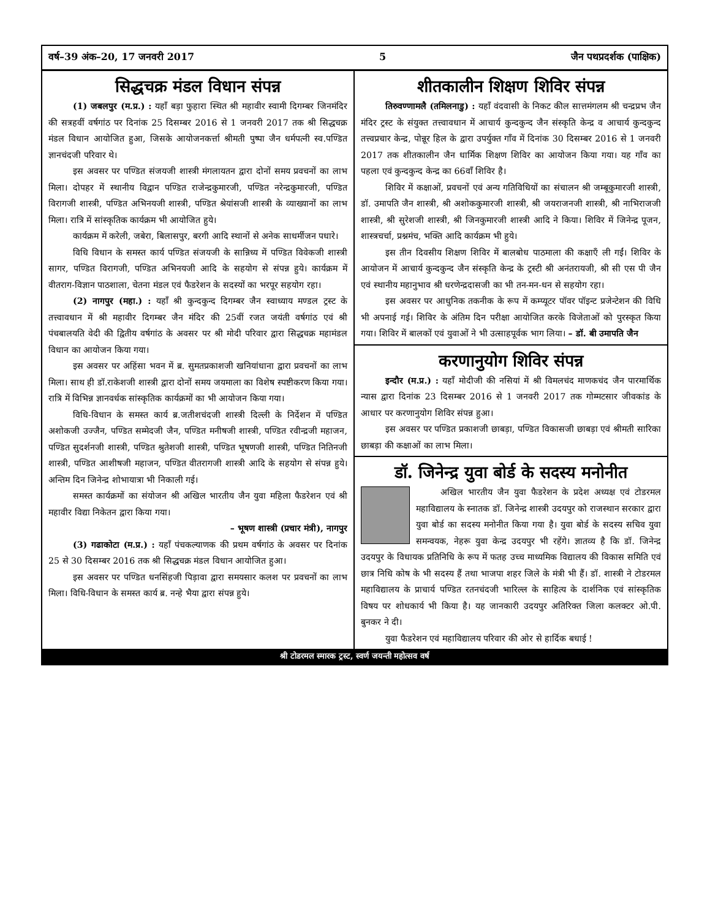वर्ष–39 अंक–20, 17 जनवरी 2017 5 जैन पथप्रदर्शक (पाक्षिक)
सिद्धचक्र मंडल विधान संपन्न
(1) जबलपुर (म.प्र.) : यहाँ बड़ा फुहारा स्थित श्री महावीर स्वामी दिगम्बर जिनमंदिर की सत्रहवीं वर्षगांठ पर दिनांक 25 दिसम्बर 2016 से 1 जनवरी 2017 तक श्री सिद्धचक्र मंडल विधान आयोजित हुआ, जिसके आयोजनकर्त्ता श्रीमती पुष्पा जैन धर्मपत्नी स्व.पण्डित ज्ञानचंदजी परिवार थे।
इस अवसर पर पण्डित संजयजी शास्त्री मंगलायतन द्वारा दोनों समय प्रवचनों का लाभ मिला। दोपहर में स्थानीय विद्वान पण्डित राजेन्द्रकुमारजी, पण्डित नरेन्द्रकुमारजी, पण्डित विरागजी शास्त्री, पण्डित अभिनयजी शास्त्री, पण्डित श्रेयांसजी शास्त्री के व्याख्यानों का लाभ मिला। रात्रि में सांस्कृतिक कार्यक्रम भी आयोजित हुये।
कार्यक्रम में करेली, जबेरा, बिलासपुर, बरगी आदि स्थानों से अनेक साधर्मीजन पधारे।
विधि विधान के समस्त कार्य पण्डित संजयजी के सान्निध्य में पण्डित विवेकजी शास्त्री सागर, पण्डित विरागजी, पण्डित अभिनयजी आदि के सहयोग से संपन्न हुये। कार्यक्रम में वीतराग-विज्ञान पाठशाला, चेतना मंडल एवं फैडरेशन के सदस्यों का भरपूर सहयोग रहा।
(2) नागपुर (महा.) : यहाँ श्री कुन्दकुन्द दिगम्बर जैन स्वाध्याय मण्डल ट्रस्ट के तत्त्वावधान में श्री महावीर दिगम्बर जैन मंदिर की 25वीं रजत जयंती वर्षगांठ एवं श्री पंचबालयति वेदी की द्वितीय वर्षगांठ के अवसर पर श्री मोदी परिवार द्वारा सिद्धचक्र महामंडल विधान का आयोजन किया गया।
इस अवसर पर अहिंसा भवन में ब्र. सुमतप्रकाशजी खनियांधाना द्वारा प्रवचनों का लाभ मिला। साथ ही डॉ.राकेशजी शास्त्री द्वारा दोनों समय जयमाला का विशेष स्पष्टीकरण किया गया। रात्रि में विभिन्न ज्ञानवर्धक सांस्कृतिक कार्यक्रमों का भी आयोजन किया गया।
विधि-विधान के समस्त कार्य ब्र.जतीशचंदजी शास्त्री दिल्ली के निर्देशन में पण्डित अशोकजी उज्जैन, पण्डित सम्मेदजी जैन, पण्डित मनीषजी शास्त्री, पण्डित रवीन्द्रजी महाजन, पण्डित सुदर्शनजी शास्त्री, पण्डित श्रुतेशजी शास्त्री, पण्डित भूषणजी शास्त्री, पण्डित नितिनजी शास्त्री, पण्डित आशीषजी महाजन, पण्डित वीतरागजी शास्त्री आदि के सहयोग से संपन्न हुये। अन्तिम दिन जिनेन्द्र शोभायात्रा भी निकाली गई।
समस्त कार्यक्रमों का संयोजन श्री अखिल भारतीय जैन युवा महिला फैडरेशन एवं श्री महावीर विद्या निकेतन द्वारा किया गया।
– भूषण शास्त्री (प्रचार मंत्री), नागपुर
(3) गढाकोटा (म.प्र.) : यहाँ पंचकल्याणक की प्रथम वर्षगांठ के अवसर पर दिनांक 25 से 30 दिसम्बर 2016 तक श्री सिद्धचक्र मंडल विधान आयोजित हुआ।
इस अवसर पर पण्डित धनसिंहजी पिड़ावा द्वारा समयसार कलश पर प्रवचनों का लाभ मिला। विधि-विधान के समस्त कार्य ब्र. नन्हे भैया द्वारा संपन्न हुये।
शीतकालीन शिक्षण शिविर संपन्न
तिरुवण्णामलै (तमिलनाडु) : यहाँ वंदवासी के निकट कील सात्तमंगलम श्री चन्द्रप्रभ जैन मंदिर ट्रस्ट के संयुक्त तत्त्वावधान में आचार्य कुन्दकुन्द जैन संस्कृति केन्द्र व आचार्य कुन्दकुन्द तत्त्वप्रचार केन्द्र, पोन्नूर हिल के द्वारा उपर्युक्त गाँव में दिनांक 30 दिसम्बर 2016 से 1 जनवरी 2017 तक शीतकालीन जैन धार्मिक शिक्षण शिविर का आयोजन किया गया। यह गाँव का पहला एवं कुन्दकुन्द केन्द्र का 66वाँ शिविर है।
शिविर में कक्षाओं, प्रवचनों एवं अन्य गतिविधियों का संचालन श्री जम्बूकुमारजी शास्त्री, डॉ. उमापति जैन शास्त्री, श्री अशोककुमारजी शास्त्री, श्री जयराजनजी शास्त्री, श्री नाभिराजजी शास्त्री, श्री सुरेशजी शास्त्री, श्री जिनकुमारजी शास्त्री आदि ने किया। शिविर में जिनेन्द्र पूजन, शास्त्रचर्चा, प्रश्नमंच, भक्ति आदि कार्यक्रम भी हुये।
इस तीन दिवसीय शिक्षण शिविर में बालबोध पाठमाला की कक्षाएँ ली गईं। शिविर के आयोजन में आचार्य कुन्दकुन्द जैन संस्कृति केन्द्र के ट्रस्टी श्री अनंतरायजी, श्री सी एस पी जैन एवं स्थानीय महानुभाव श्री धरणेन्द्रदासजी का भी तन-मन-धन से सहयोग रहा।
इस अवसर पर आधुनिक तकनीक के रूप में कम्प्यूटर पॉवर पॉइन्ट प्रजेन्टेशन की विधि भी अपनाई गई। शिविर के अंतिम दिन परीक्षा आयोजित करके विजेताओं को पुरस्कृत किया गया। शिविर में बालकों एवं युवाओं ने भी उत्साहपूर्वक भाग लिया। – डॉ. बी उमापति जैन
करणानुयोग शिविर संपन्न
इन्दौर (म.प्र.) : यहाँ मोदीजी की नसियां में श्री विमलचंद माणकचंद जैन पारमार्थिक न्यास द्वारा दिनांक 23 दिसम्बर 2016 से 1 जनवरी 2017 तक गोम्मटसार जीवकांड के आधार पर करणानुयोग शिविर संपन्न हुआ।
इस अवसर पर पण्डित प्रकाशजी छाबड़ा, पण्डित विकासजी छाबड़ा एवं श्रीमती सारिका छाबड़ा की कक्षाओं का लाभ मिला।
डॉ. जिनेन्द्र युवा बोर्ड के सदस्य मनोनीत
अखिल भारतीय जैन युवा फैडरेशन के प्रदेश अध्यक्ष एवं टोडरमल महाविद्यालय के स्नातक डॉ. जिनेन्द्र शास्त्री उदयपुर को राजस्थान सरकार द्वारा युवा बोर्ड का सदस्य मनोनीत किया गया है। युवा बोर्ड के सदस्य सचिव युवा समन्वयक, नेहरू युवा केन्द्र उदयपुर भी रहेंगे। ज्ञातव्य है कि डॉ. जिनेन्द्र उदयपुर के विधायक प्रतिनिधि के रूप में फतह उच्च माध्यमिक विद्यालय की विकास समिति एवं छात्र निधि कोष के भी सदस्य हैं तथा भाजपा शहर जिले के मंत्री भी हैं। डॉ. शास्त्री ने टोडरमल महाविद्यालय के प्राचार्य पण्डित रतनचंदजी भारिल्ल के साहित्य के दार्शनिक एवं सांस्कृतिक विषय पर शोधकार्य भी किया है। यह जानकारी उदयपुर अतिरिक्त जिला कलक्टर ओ.पी. बुनकर ने दी।
युवा फैडरेशन एवं महाविद्यालय परिवार की ओर से हार्दिक बधाई !
श्री टोडरमल स्मारक ट्रस्ट, स्वर्ण जयन्ती महोत्सव वर्ष